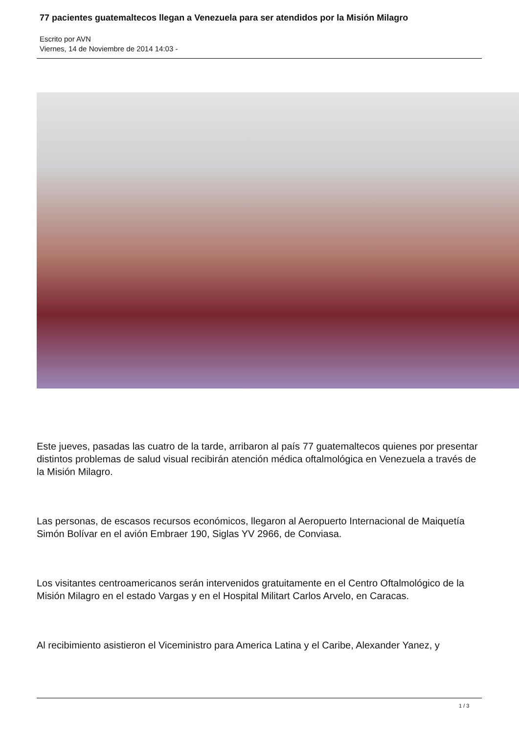77 pacientes guatemaltecos llegan a Venezuela para ser atendidos por la Misión Milagro
Escrito por AVN
Viernes, 14 de Noviembre de 2014 14:03 -
Este jueves, pasadas las cuatro de la tarde, arribaron al país 77 guatemaltecos quienes por presentar distintos problemas de salud visual recibirán atención médica oftalmológica en Venezuela a través de la Misión Milagro.
Las personas, de escasos recursos económicos, llegaron al Aeropuerto Internacional de Maiquetía Simón Bolívar en el avión Embraer 190, Siglas YV 2966, de Conviasa.
Los visitantes centroamericanos serán intervenidos gratuitamente en el Centro Oftalmológico de la Misión Milagro en el estado Vargas y en el Hospital Militart Carlos Arvelo, en Caracas.
Al recibimiento asistieron el Viceministro para America Latina y el Caribe, Alexander Yanez, y
1 / 3